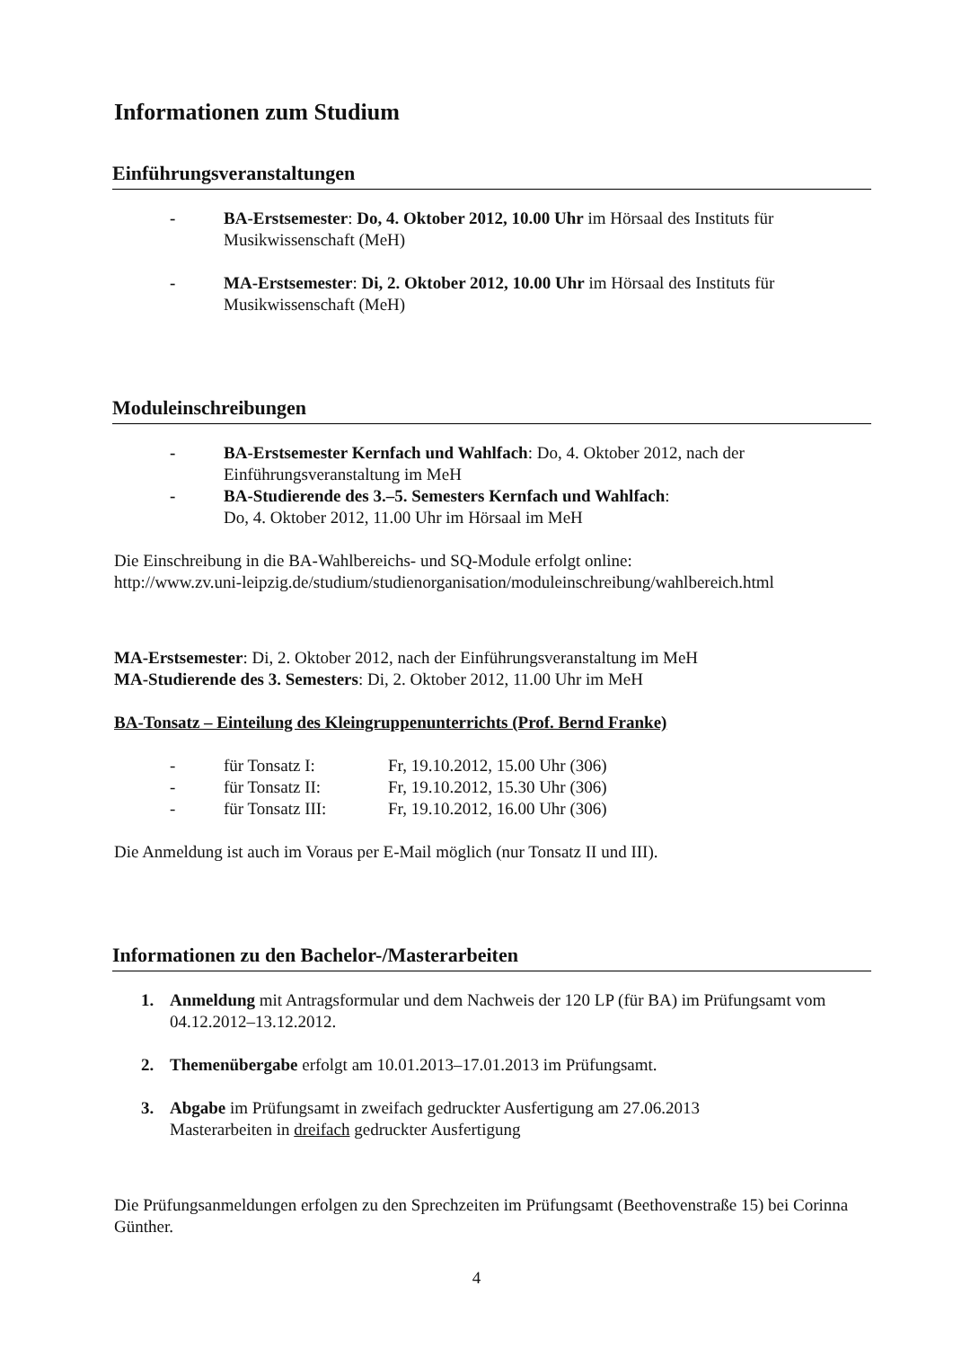Informationen zum Studium
Einführungsveranstaltungen
-
BA-Erstsemester: Do, 4. Oktober 2012, 10.00 Uhr im Hörsaal des Instituts für Musikwissenschaft (MeH)
-
MA-Erstsemester: Di, 2. Oktober 2012, 10.00 Uhr im Hörsaal des Instituts für Musikwissenschaft (MeH)
Moduleinschreibungen
-
BA-Erstsemester Kernfach und Wahlfach: Do, 4. Oktober 2012, nach der Einführungsveranstaltung im MeH
-
BA-Studierende des 3.–5. Semesters Kernfach und Wahlfach:
Do, 4. Oktober 2012, 11.00 Uhr im Hörsaal im MeH
Die Einschreibung in die BA-Wahlbereichs- und SQ-Module erfolgt online:
http://www.zv.uni-leipzig.de/studium/studienorganisation/moduleinschreibung/wahlbereich.html
MA-Erstsemester: Di, 2. Oktober 2012, nach der Einführungsveranstaltung im MeH
MA-Studierende des 3. Semesters: Di, 2. Oktober 2012, 11.00 Uhr im MeH
BA-Tonsatz – Einteilung des Kleingruppenunterrichts (Prof. Bernd Franke)
- für Tonsatz I: Fr, 19.10.2012, 15.00 Uhr (306)
- für Tonsatz II: Fr, 19.10.2012, 15.30 Uhr (306)
- für Tonsatz III: Fr, 19.10.2012, 16.00 Uhr (306)
Die Anmeldung ist auch im Voraus per E-Mail möglich (nur Tonsatz II und III).
Informationen zu den Bachelor-/Masterarbeiten
1.
Anmeldung mit Antragsformular und dem Nachweis der 120 LP (für BA) im Prüfungsamt vom 04.12.2012–13.12.2012.
2.
Themenübergabe erfolgt am 10.01.2013–17.01.2013 im Prüfungsamt.
3.
Abgabe im Prüfungsamt in zweifach gedruckter Ausfertigung am 27.06.2013
Masterarbeiten in dreifach gedruckter Ausfertigung
Die Prüfungsanmeldungen erfolgen zu den Sprechzeiten im Prüfungsamt (Beethovenstraße 15) bei Corinna Günther.
4